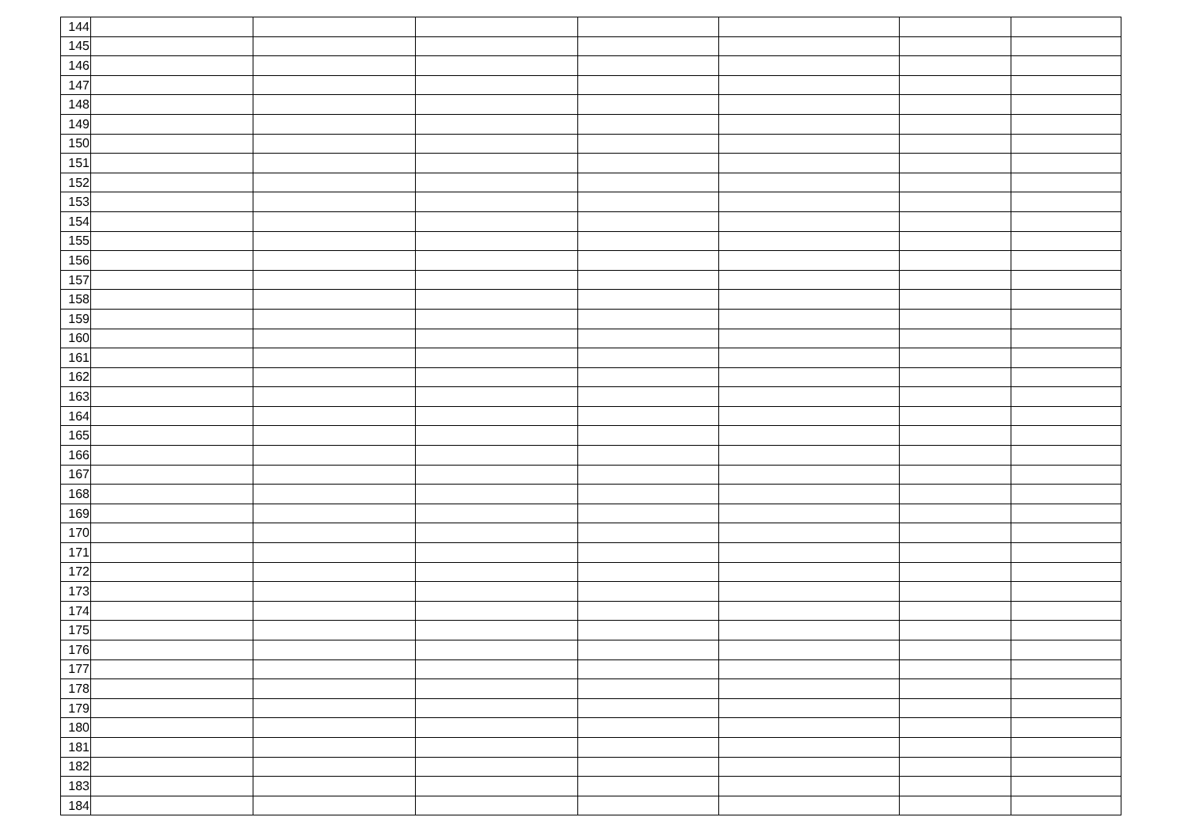| 144 | | | | | | | |
| 145 | | | | | | | |
| 146 | | | | | | | |
| 147 | | | | | | | |
| 148 | | | | | | | |
| 149 | | | | | | | |
| 150 | | | | | | | |
| 151 | | | | | | | |
| 152 | | | | | | | |
| 153 | | | | | | | |
| 154 | | | | | | | |
| 155 | | | | | | | |
| 156 | | | | | | | |
| 157 | | | | | | | |
| 158 | | | | | | | |
| 159 | | | | | | | |
| 160 | | | | | | | |
| 161 | | | | | | | |
| 162 | | | | | | | |
| 163 | | | | | | | |
| 164 | | | | | | | |
| 165 | | | | | | | |
| 166 | | | | | | | |
| 167 | | | | | | | |
| 168 | | | | | | | |
| 169 | | | | | | | |
| 170 | | | | | | | |
| 171 | | | | | | | |
| 172 | | | | | | | |
| 173 | | | | | | | |
| 174 | | | | | | | |
| 175 | | | | | | | |
| 176 | | | | | | | |
| 177 | | | | | | | |
| 178 | | | | | | | |
| 179 | | | | | | | |
| 180 | | | | | | | |
| 181 | | | | | | | |
| 182 | | | | | | | |
| 183 | | | | | | | |
| 184 | | | | | | | |